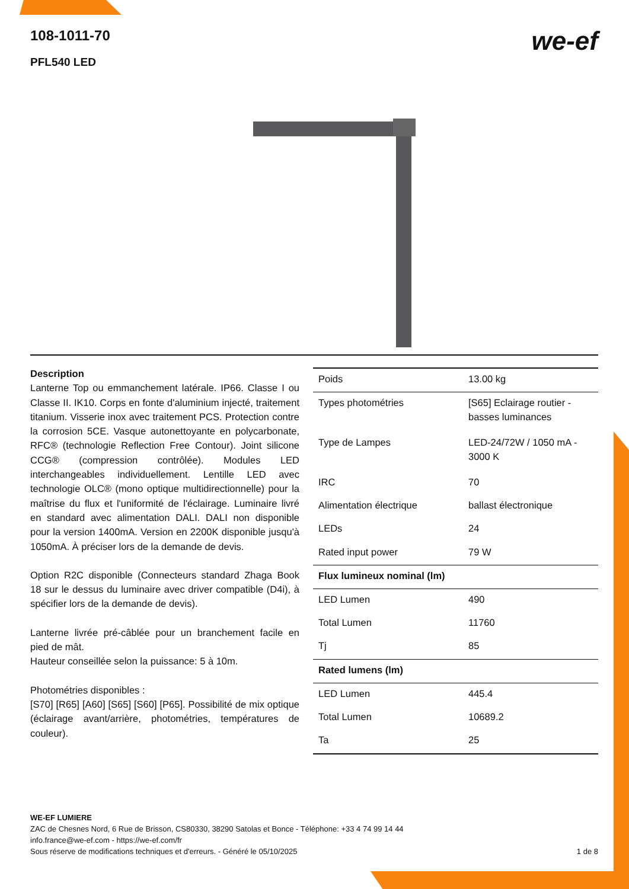108-1011-70
we-ef
PFL540 LED
Description
Lanterne Top ou emmanchement latérale. IP66. Classe I ou Classe II. IK10. Corps en fonte d'aluminium injecté, traitement titanium. Visserie inox avec traitement PCS. Protection contre la corrosion 5CE. Vasque autonettoyante en polycarbonate, RFC® (technologie Reflection Free Contour). Joint silicone CCG® (compression contrôlée). Modules LED interchangeables individuellement. Lentille LED avec technologie OLC® (mono optique multidirectionnelle) pour la maîtrise du flux et l'uniformité de l'éclairage. Luminaire livré en standard avec alimentation DALI. DALI non disponible pour la version 1400mA. Version en 2200K disponible jusqu'à 1050mA. À préciser lors de la demande de devis.
Option R2C disponible (Connecteurs standard Zhaga Book 18 sur le dessus du luminaire avec driver compatible (D4i), à spécifier lors de la demande de devis).
Lanterne livrée pré-câblée pour un branchement facile en pied de mât.
Hauteur conseillée selon la puissance: 5 à 10m.
Photométries disponibles :
[S70] [R65] [A60] [S65] [S60] [P65]. Possibilité de mix optique (éclairage avant/arrière, photométries, températures de couleur).
| Poids | 13.00 kg |
| Types photométries | [S65] Eclairage routier - basses luminances |
| Type de Lampes | LED-24/72W / 1050 mA - 3000 K |
| IRC | 70 |
| Alimentation électrique | ballast électronique |
| LEDs | 24 |
| Rated input power | 79 W |
| Flux lumineux nominal (lm) | |
| LED Lumen | 490 |
| Total Lumen | 11760 |
| Tj | 85 |
| Rated lumens (lm) | |
| LED Lumen | 445.4 |
| Total Lumen | 10689.2 |
| Ta | 25 |
WE-EF LUMIERE
ZAC de Chesnes Nord, 6 Rue de Brisson, CS80330, 38290 Satolas et Bonce - Téléphone: +33 4 74 99 14 44
info.france@we-ef.com - https://we-ef.com/fr
Sous réserve de modifications techniques et d'erreurs. - Généré le 05/10/2025 1 de 8